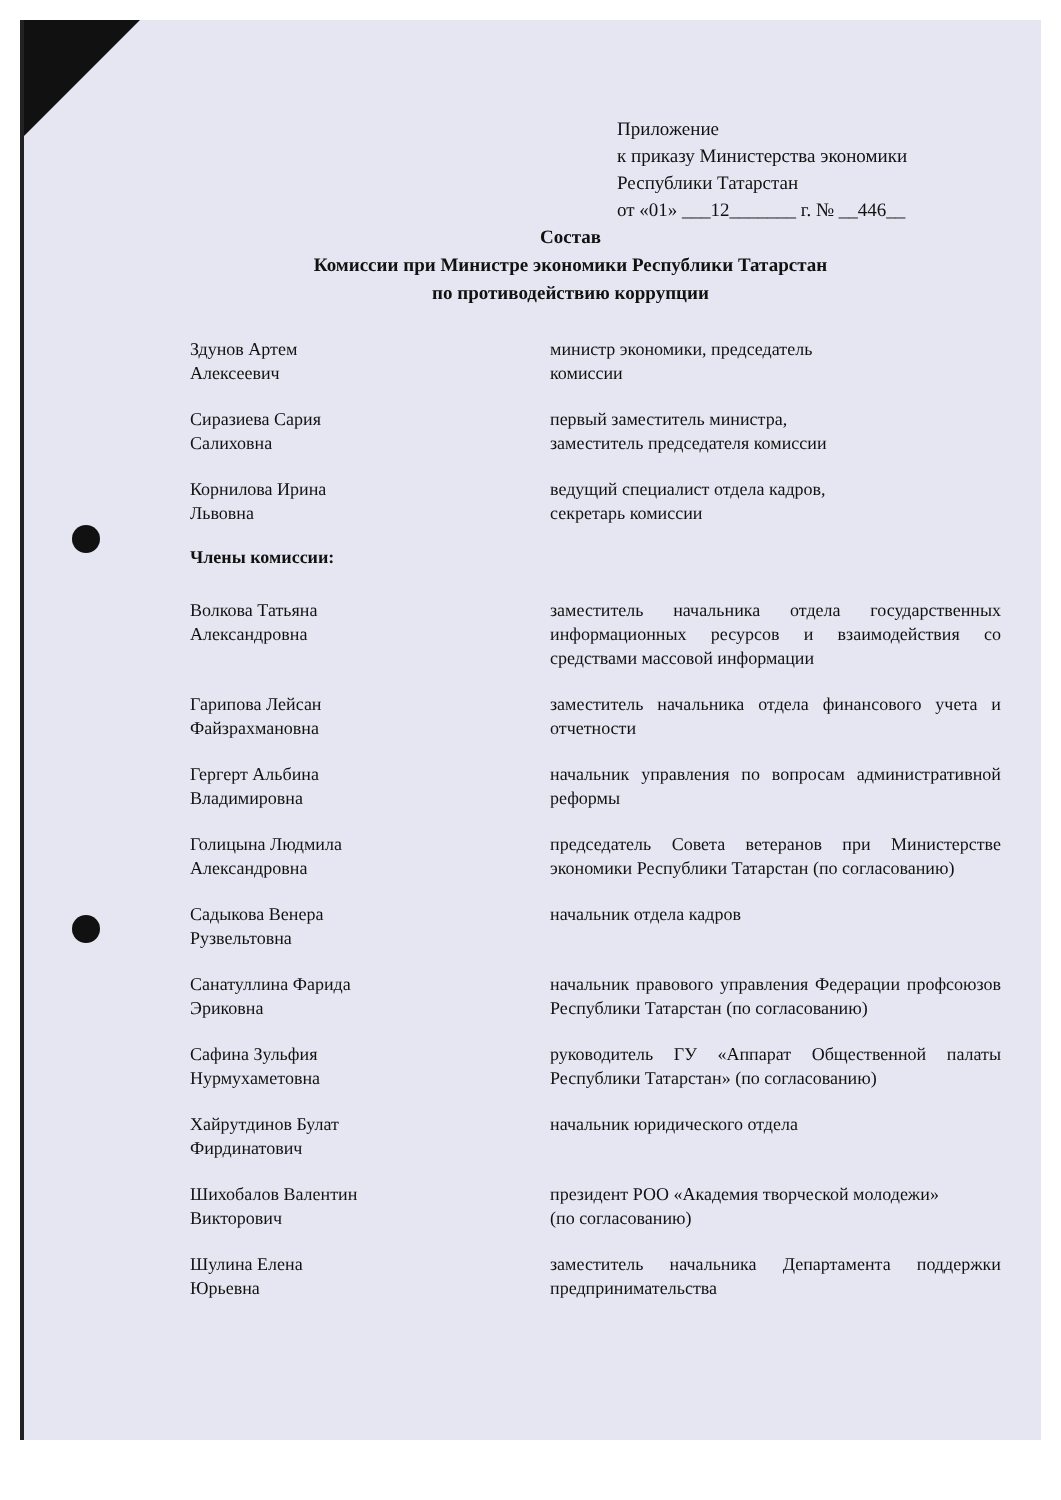Приложение
к приказу Министерства экономики
Республики Татарстан
от «01» ___12_______ г. № __446__
Состав
Комиссии при Министре экономики Республики Татарстан
по противодействию коррупции
Здунов Артем
Алексеевич
министр экономики, председатель
комиссии
Сиразиева Сария
Салиховна
первый заместитель министра,
заместитель председателя комиссии
Корнилова Ирина
Львовна
ведущий специалист отдела кадров,
секретарь комиссии
Члены комиссии:
Волкова Татьяна
Александровна
заместитель начальника отдела государственных информационных ресурсов и взаимодействия со средствами массовой информации
Гарипова Лейсан
Файзрахмановна
заместитель начальника отдела финансового учета и отчетности
Гергерт Альбина
Владимировна
начальник управления по вопросам административной реформы
Голицына Людмила
Александровна
председатель Совета ветеранов при Министерстве экономики Республики Татарстан (по согласованию)
Садыкова Венера
Рузвельтовна
начальник отдела кадров
Санатуллина Фарида
Эриковна
начальник правового управления Федерации профсоюзов Республики Татарстан (по согласованию)
Сафина Зульфия
Нурмухаметовна
руководитель ГУ «Аппарат Общественной палаты Республики Татарстан» (по согласованию)
Хайрутдинов Булат
Фирдинатович
начальник юридического отдела
Шихобалов Валентин
Викторович
президент РОО «Академия творческой молодежи»
(по согласованию)
Шулина Елена
Юрьевна
заместитель начальника Департамента поддержки предпринимательства